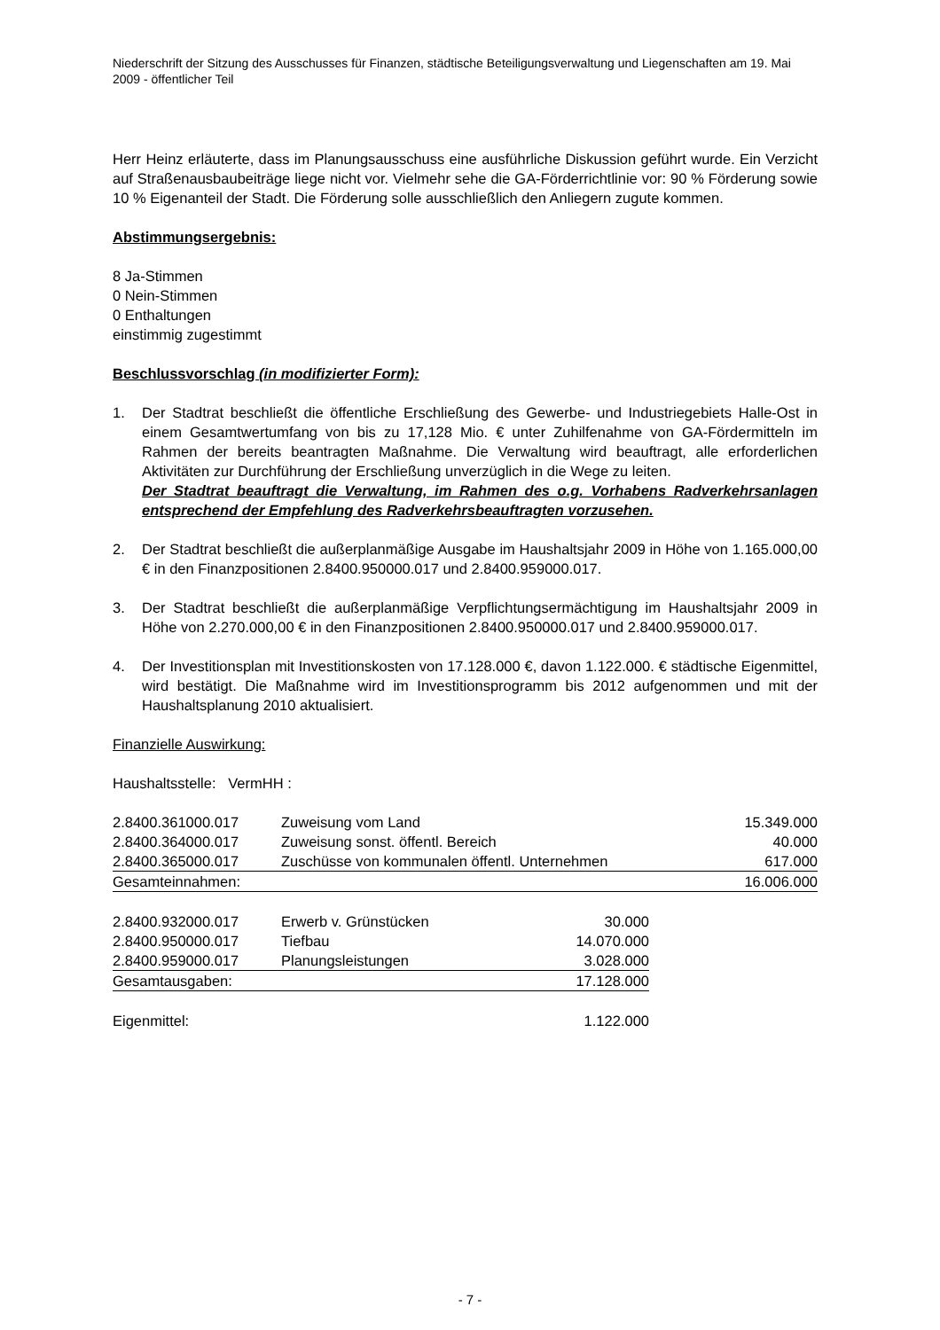Niederschrift der Sitzung des Ausschusses für Finanzen, städtische Beteiligungsverwaltung und Liegenschaften am 19. Mai 2009 - öffentlicher Teil
Herr Heinz erläuterte, dass im Planungsausschuss eine ausführliche Diskussion geführt wurde. Ein Verzicht auf Straßenausbaubeiträge liege nicht vor. Vielmehr sehe die GA-Förderrichtlinie vor: 90 % Förderung sowie 10 % Eigenanteil der Stadt. Die Förderung solle ausschließlich den Anliegern zugute kommen.
Abstimmungsergebnis:
8 Ja-Stimmen
0 Nein-Stimmen
0 Enthaltungen
einstimmig zugestimmt
Beschlussvorschlag (in modifizierter Form):
1. Der Stadtrat beschließt die öffentliche Erschließung des Gewerbe- und Industriegebiets Halle-Ost in einem Gesamtwertumfang von bis zu 17,128 Mio. € unter Zuhilfenahme von GA-Fördermitteln im Rahmen der bereits beantragten Maßnahme. Die Verwaltung wird beauftragt, alle erforderlichen Aktivitäten zur Durchführung der Erschließung unverzüglich in die Wege zu leiten.
Der Stadtrat beauftragt die Verwaltung, im Rahmen des o.g. Vorhabens Radverkehrsanlagen entsprechend der Empfehlung des Radverkehrsbeauftragten vorzusehen.
2. Der Stadtrat beschließt die außerplanmäßige Ausgabe im Haushaltsjahr 2009 in Höhe von 1.165.000,00 € in den Finanzpositionen 2.8400.950000.017 und 2.8400.959000.017.
3. Der Stadtrat beschließt die außerplanmäßige Verpflichtungsermächtigung im Haushaltsjahr 2009 in Höhe von 2.270.000,00 € in den Finanzpositionen 2.8400.950000.017 und 2.8400.959000.017.
4. Der Investitionsplan mit Investitionskosten von 17.128.000 €, davon 1.122.000. € städtische Eigenmittel, wird bestätigt. Die Maßnahme wird im Investitionsprogramm bis 2012 aufgenommen und mit der Haushaltsplanung 2010 aktualisiert.
Finanzielle Auswirkung:
Haushaltsstelle: VermHH :
| 2.8400.361000.017 | Zuweisung vom Land | 15.349.000 |
| 2.8400.364000.017 | Zuweisung sonst. öffentl. Bereich | 40.000 |
| 2.8400.365000.017 | Zuschüsse von kommunalen öffentl. Unternehmen | 617.000 |
| Gesamteinnahmen: | | 16.006.000 |
| 2.8400.932000.017 | Erwerb v. Grünstücken | 30.000 |
| 2.8400.950000.017 | Tiefbau | 14.070.000 |
| 2.8400.959000.017 | Planungsleistungen | 3.028.000 |
| Gesamtausgaben: | | 17.128.000 |
| Eigenmittel: | | 1.122.000 |
- 7 -